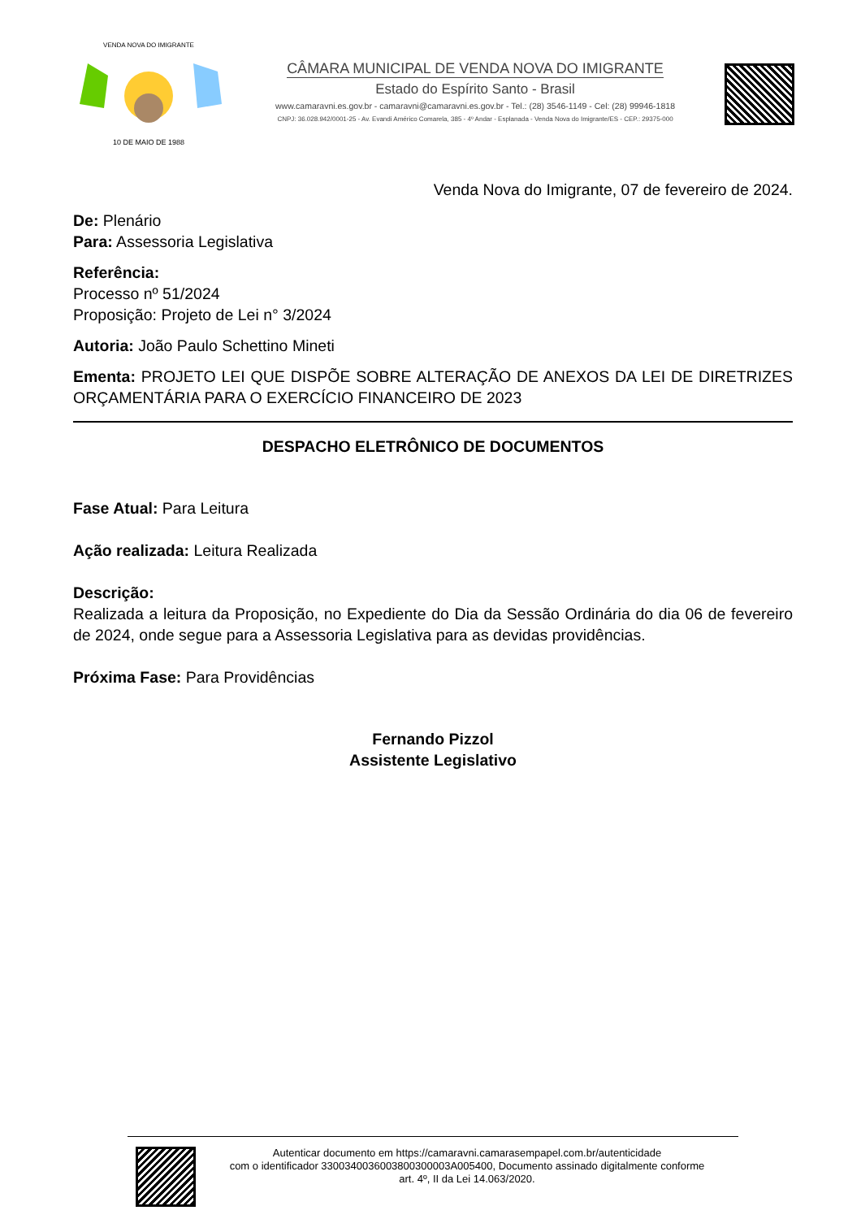10 DE MAIO DE 1988
VENDA NOVA DO IMIGRANTE
CÂMARA MUNICIPAL DE VENDA NOVA DO IMIGRANTE
Estado do Espírito Santo - Brasil
www.camaravni.es.gov.br - camaravni@camaravni.es.gov.br - Tel.: (28) 3546-1149 - Cel: (28) 99946-1818
CNPJ: 36.028.942/0001-25 - Av. Evandi Américo Comarela, 385 - 4º Andar - Esplanada - Venda Nova do Imigrante/ES - CEP.: 29375-000
Venda Nova do Imigrante, 07 de fevereiro de 2024.
De: Plenário
Para: Assessoria Legislativa
Referência:
Processo nº 51/2024
Proposição: Projeto de Lei n° 3/2024
Autoria: João Paulo Schettino Mineti
Ementa: PROJETO LEI QUE DISPÕE SOBRE ALTERAÇÃO DE ANEXOS DA LEI DE DIRETRIZES ORÇAMENTÁRIA PARA O EXERCÍCIO FINANCEIRO DE 2023
DESPACHO ELETRÔNICO DE DOCUMENTOS
Fase Atual: Para Leitura
Ação realizada: Leitura Realizada
Descrição:
Realizada a leitura da Proposição, no Expediente do Dia da Sessão Ordinária do dia 06 de fevereiro de 2024, onde segue para a Assessoria Legislativa para as devidas providências.
Próxima Fase: Para Providências
Fernando Pizzol
Assistente Legislativo
Autenticar documento em https://camaravni.camarasempapel.com.br/autenticidade
com o identificador 3300340036003800300003A005400, Documento assinado digitalmente conforme
art. 4º, II da Lei 14.063/2020.